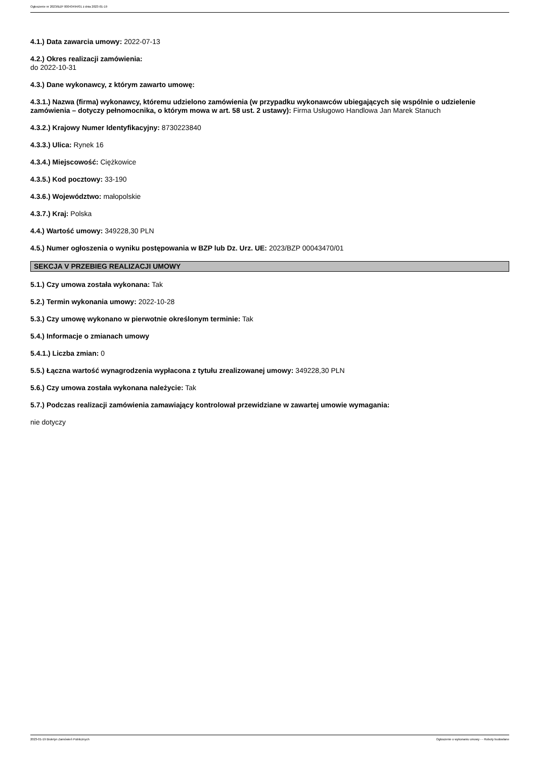Ogłoszenie nr 2023/BZP 00043494/01 z dnia 2023-01-19
4.1.) Data zawarcia umowy: 2022-07-13
4.2.) Okres realizacji zamówienia:
do 2022-10-31
4.3.) Dane wykonawcy, z którym zawarto umowę:
4.3.1.) Nazwa (firma) wykonawcy, któremu udzielono zamówienia (w przypadku wykonawców ubiegających się wspólnie o udzielenie zamówienia – dotyczy pełnomocnika, o którym mowa w art. 58 ust. 2 ustawy): Firma Usługowo Handlowa Jan Marek Stanuch
4.3.2.) Krajowy Numer Identyfikacyjny: 8730223840
4.3.3.) Ulica: Rynek 16
4.3.4.) Miejscowość: Ciężkowice
4.3.5.) Kod pocztowy: 33-190
4.3.6.) Województwo: małopolskie
4.3.7.) Kraj: Polska
4.4.) Wartość umowy: 349228,30 PLN
4.5.) Numer ogłoszenia o wyniku postępowania w BZP lub Dz. Urz. UE: 2023/BZP 00043470/01
SEKCJA V PRZEBIEG REALIZACJI UMOWY
5.1.) Czy umowa została wykonana: Tak
5.2.) Termin wykonania umowy: 2022-10-28
5.3.) Czy umowę wykonano w pierwotnie określonym terminie: Tak
5.4.) Informacje o zmianach umowy
5.4.1.) Liczba zmian: 0
5.5.) Łączna wartość wynagrodzenia wypłacona z tytułu zrealizowanej umowy: 349228,30 PLN
5.6.) Czy umowa została wykonana należycie: Tak
5.7.) Podczas realizacji zamówienia zamawiający kontrolował przewidziane w zawartej umowie wymagania:
nie dotyczy
2023-01-19 Biuletyn Zamówień Publicznych Ogłoszenie o wykonaniu umowy - - Roboty budowlane